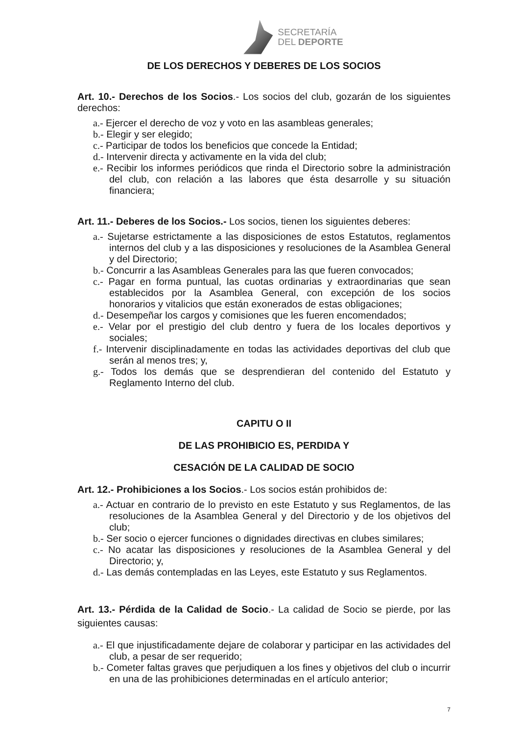SECRETARÍA
DEL DEPORTE
DE LOS DERECHOS Y DEBERES DE LOS SOCIOS
Art. 10.- Derechos de los Socios.- Los socios del club, gozarán de los siguientes derechos:
a.- Ejercer el derecho de voz y voto en las asambleas generales;
b.- Elegir y ser elegido;
c.- Participar de todos los beneficios que concede la Entidad;
d.- Intervenir directa y activamente en la vida del club;
e.- Recibir los informes periódicos que rinda el Directorio sobre la administración del club, con relación a las labores que ésta desarrolle y su situación financiera;
Art. 11.- Deberes de los Socios.- Los socios, tienen los siguientes deberes:
a.- Sujetarse estrictamente a las disposiciones de estos Estatutos, reglamentos internos del club y a las disposiciones y resoluciones de la Asamblea General y del Directorio;
b.- Concurrir a las Asambleas Generales para las que fueren convocados;
c.- Pagar en forma puntual, las cuotas ordinarias y extraordinarias que sean establecidos por la Asamblea General, con excepción de los socios honorarios y vitalicios que están exonerados de estas obligaciones;
d.- Desempeñar los cargos y comisiones que les fueren encomendados;
e.- Velar por el prestigio del club dentro y fuera de los locales deportivos y sociales;
f.- Intervenir disciplinadamente en todas las actividades deportivas del club que serán al menos tres; y,
g.- Todos los demás que se desprendieran del contenido del Estatuto y Reglamento Interno del club.
CAPITU O II
DE LAS PROHIBICIO ES, PERDIDA Y
CESACIÓN DE LA CALIDAD DE SOCIO
Art. 12.- Prohibiciones a los Socios.- Los socios están prohibidos de:
a.- Actuar en contrario de lo previsto en este Estatuto y sus Reglamentos, de las resoluciones de la Asamblea General y del Directorio y de los objetivos del club;
b.- Ser socio o ejercer funciones o dignidades directivas en clubes similares;
c.- No acatar las disposiciones y resoluciones de la Asamblea General y del Directorio; y,
d.- Las demás contempladas en las Leyes, este Estatuto y sus Reglamentos.
Art. 13.- Pérdida de la Calidad de Socio.- La calidad de Socio se pierde, por las siguientes causas:
a.- El que injustificadamente dejare de colaborar y participar en las actividades del club, a pesar de ser requerido;
b.- Cometer faltas graves que perjudiquen a los fines y objetivos del club o incurrir en una de las prohibiciones determinadas en el artículo anterior;
7